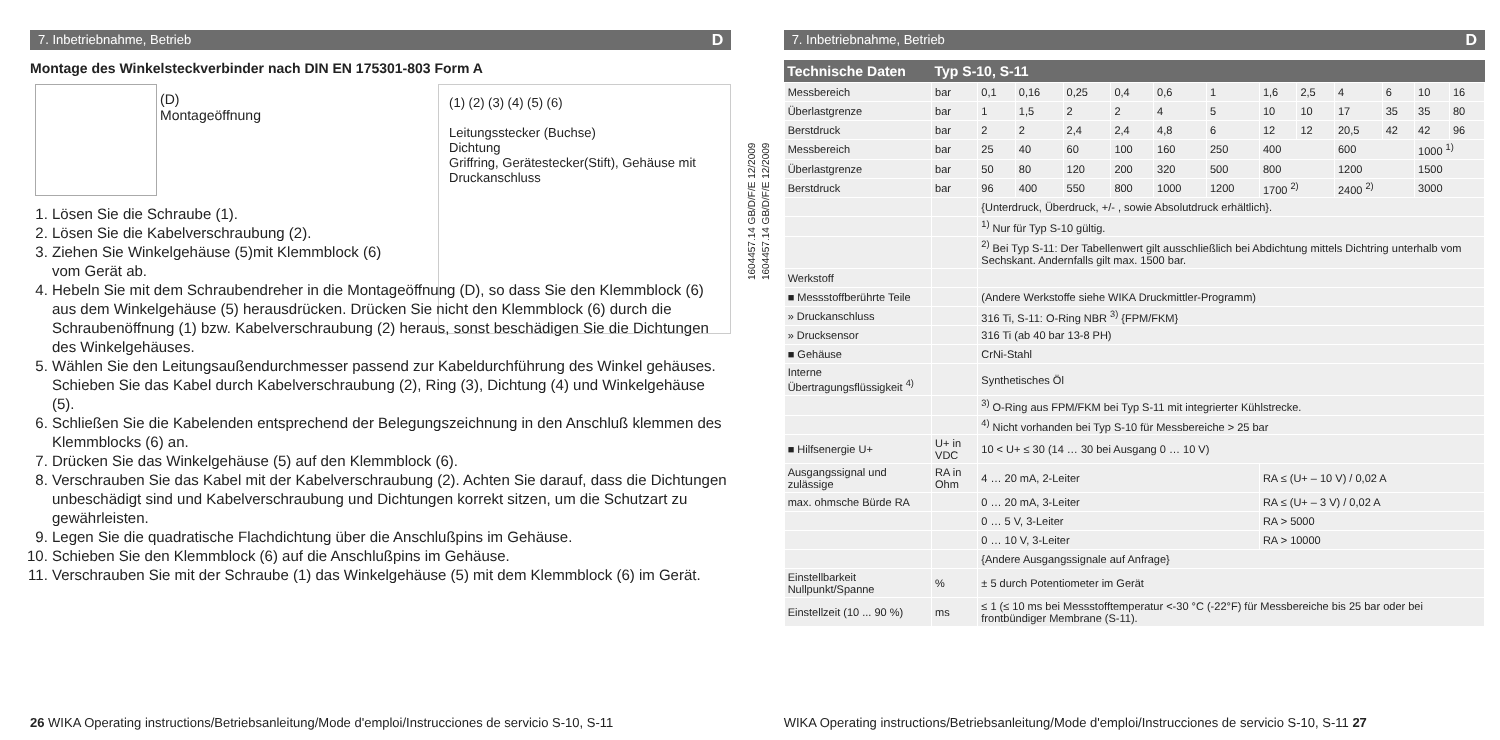7. Inbetriebnahme, Betrieb D
Montage des Winkelsteckverbinder nach DIN EN 175301-803 Form A
(D) Montageöffnung
(1) (2) (3) (4) (5) (6)
Leitungsstecker (Buchse)
Dichtung
Griffring, Gerätestecker(Stift), Gehäuse mit Druckanschluss
1. Lösen Sie die Schraube (1).
2. Lösen Sie die Kabelverschraubung (2).
3. Ziehen Sie Winkelgehäuse (5)mit Klemmblock (6) vom Gerät ab.
4. Hebeln Sie mit dem Schraubendreher in die Montageöffnung (D), so dass Sie den Klemmblock (6) aus dem Winkelgehäuse (5) herausdrücken. Drücken Sie nicht den Klemmblock (6) durch die Schraubenöffnung (1) bzw. Kabelverschraubung (2) heraus, sonst beschädigen Sie die Dichtungen des Winkelgehäuses.
5. Wählen Sie den Leitungsaußendurchmesser passend zur Kabeldurchführung des Winkel gehäuses. Schieben Sie das Kabel durch Kabelverschraubung (2), Ring (3), Dichtung (4) und Winkelgehäuse (5).
6. Schließen Sie die Kabelenden entsprechend der Belegungszeichnung in den Anschluß klemmen des Klemmblocks (6) an.
7. Drücken Sie das Winkelgehäuse (5) auf den Klemmblock (6).
8. Verschrauben Sie das Kabel mit der Kabelverschraubung (2). Achten Sie darauf, dass die Dichtungen unbeschädigt sind und Kabelverschraubung und Dichtungen korrekt sitzen, um die Schutzart zu gewährleisten.
9. Legen Sie die quadratische Flachdichtung über die Anschlußpins im Gehäuse.
10. Schieben Sie den Klemmblock (6) auf die Anschlußpins im Gehäuse.
11. Verschrauben Sie mit der Schraube (1) das Winkelgehäuse (5) mit dem Klemmblock (6) im Gerät.
26 WIKA Operating instructions/Betriebsanleitung/Mode d'emploi/Instrucciones de servicio S-10, S-11
1604457.14 GB/D/F/E 12/2009
1604457.14 GB/D/F/E 12/2009
7. Inbetriebnahme, Betrieb D
| Technische Daten | Typ S-10, S-11 | | | | | | | | | | | | |
| --- | --- | --- | --- | --- | --- | --- | --- | --- | --- | --- | --- | --- | --- |
| Messbereich | bar | 0,1 | 0,16 | 0,25 | 0,4 | 0,6 | 1 | 1,6 | 2,5 | 4 | 6 | 10 | 16 |
| Überlastgrenze | bar | 1 | 1,5 | 2 | 2 | 4 | 5 | 10 | 10 | 17 | 35 | 35 | 80 |
| Berstdruck | bar | 2 | 2 | 2,4 | 2,4 | 4,8 | 6 | 12 | 12 | 20,5 | 42 | 42 | 96 |
| Messbereich | bar | 25 | 40 | 60 | 100 | 160 | 250 | 400 | | 600 | | 1000 <sup>1)</sup> | |
| Überlastgrenze | bar | 50 | 80 | 120 | 200 | 320 | 500 | 800 | | 1200 | | 1500 | |
| Berstdruck | bar | 96 | 400 | 550 | 800 | 1000 | 1200 | 1700 <sup>2)</sup> | | 2400 <sup>2)</sup> | | 3000 | |
| | | {Unterdruck, Überdruck, +/- , sowie Absolutdruck erhältlich}. | | | | | | | | | | | |
| | | <sup>1)</sup> Nur für Typ S-10 gültig. | | | | | | | | | | | |
| | | <sup>2)</sup> Bei Typ S-11: Der Tabellenwert gilt ausschließlich bei Abdichtung mittels Dichtring unterhalb vom Sechskant. Andernfalls gilt max. 1500 bar. | | | | | | | | | | | |
| Werkstoff | | | | | | | | | | | | | |
| ■ Messstoffberührte Teile | | (Andere Werkstoffe siehe WIKA Druckmittler-Programm) | | | | | | | | | | | |
| » Druckanschluss | | 316 Ti, S-11: O-Ring NBR <sup>3)</sup> {FPM/FKM} | | | | | | | | | | | |
| » Drucksensor | | 316 Ti (ab 40 bar 13-8 PH) | | | | | | | | | | | |
| ■ Gehäuse | | CrNi-Stahl | | | | | | | | | | | |
| Interne Übertragungsflüssigkeit <sup>4)</sup> | | Synthetisches Öl | | | | | | | | | | | |
| | | <sup>3)</sup> O-Ring aus FPM/FKM bei Typ S-11 mit integrierter Kühlstrecke. | | | | | | | | | | | |
| | | <sup>4)</sup> Nicht vorhanden bei Typ S-10 für Messbereiche > 25 bar | | | | | | | | | | | |
| ■ Hilfsenergie U+ | U+ in VDC | 10 < U+ ≤ 30 (14 … 30 bei Ausgang 0 … 10 V) | | | | | | | | | | | |
| Ausgangssignal und zulässige | RA in Ohm | 4 … 20 mA, 2-Leiter | | | | | | RA ≤ (U+ – 10 V) / 0,02 A | | | | | |
| max. ohmsche Bürde RA | | 0 … 20 mA, 3-Leiter | | | | | | RA ≤ (U+ – 3 V) / 0,02 A | | | | | |
| | | 0 … 5 V, 3-Leiter | | | | | | RA > 5000 | | | | | |
| | | 0 … 10 V, 3-Leiter | | | | | | RA > 10000 | | | | | |
| | | {Andere Ausgangssignale auf Anfrage} | | | | | | | | | | | |
| Einstellbarkeit Nullpunkt/Spanne | % | ± 5 durch Potentiometer im Gerät | | | | | | | | | | | |
| Einstellzeit (10 ... 90 %) | ms | ≤ 1 (≤ 10 ms bei Messstofftemperatur <-30 °C (-22°F) für Messbereiche bis 25 bar oder bei frontbündiger Membrane (S-11). | | | | | | | | | | | |
WIKA Operating instructions/Betriebsanleitung/Mode d'emploi/Instrucciones de servicio S-10, S-11 27